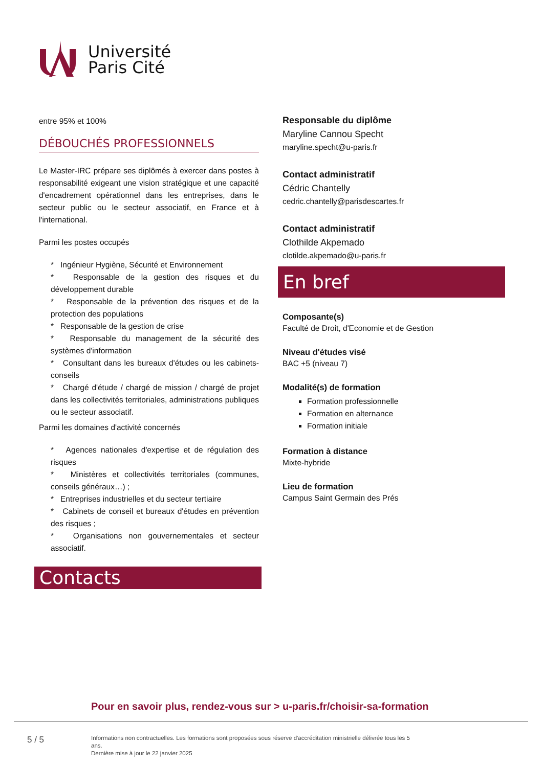Université
Paris Cité
entre 95% et 100%
DÉBOUCHÉS PROFESSIONNELS
Le Master-IRC prépare ses diplômés à exercer dans postes à responsabilité exigeant une vision stratégique et une capacité d'encadrement opérationnel dans les entreprises, dans le secteur public ou le secteur associatif, en France et à l'international.
Parmi les postes occupés
* Ingénieur Hygiène, Sécurité et Environnement
* Responsable de la gestion des risques et du développement durable
* Responsable de la prévention des risques et de la protection des populations
* Responsable de la gestion de crise
* Responsable du management de la sécurité des systèmes d'information
* Consultant dans les bureaux d'études ou les cabinets-conseils
* Chargé d'étude / chargé de mission / chargé de projet dans les collectivités territoriales, administrations publiques ou le secteur associatif.
Parmi les domaines d'activité concernés
* Agences nationales d'expertise et de régulation des risques
* Ministères et collectivités territoriales (communes, conseils généraux…) ;
* Entreprises industrielles et du secteur tertiaire
* Cabinets de conseil et bureaux d'études en prévention des risques ;
* Organisations non gouvernementales et secteur associatif.
Contacts
Responsable du diplôme
Maryline Cannou Specht
maryline.specht@u-paris.fr
Contact administratif
Cédric Chantelly
cedric.chantelly@parisdescartes.fr
Contact administratif
Clothilde Akpemado
clotilde.akpemado@u-paris.fr
En bref
Composante(s)
Faculté de Droit, d'Economie et de Gestion
Niveau d'études visé
BAC +5 (niveau 7)
Modalité(s) de formation
Formation professionnelle
Formation en alternance
Formation initiale
Formation à distance
Mixte-hybride
Lieu de formation
Campus Saint Germain des Prés
Pour en savoir plus, rendez-vous sur > u-paris.fr/choisir-sa-formation
5 / 5
Informations non contractuelles. Les formations sont proposées sous réserve d'accréditation ministrielle délivrée tous les 5 ans.
Dernière mise à jour le 22 janvier 2025